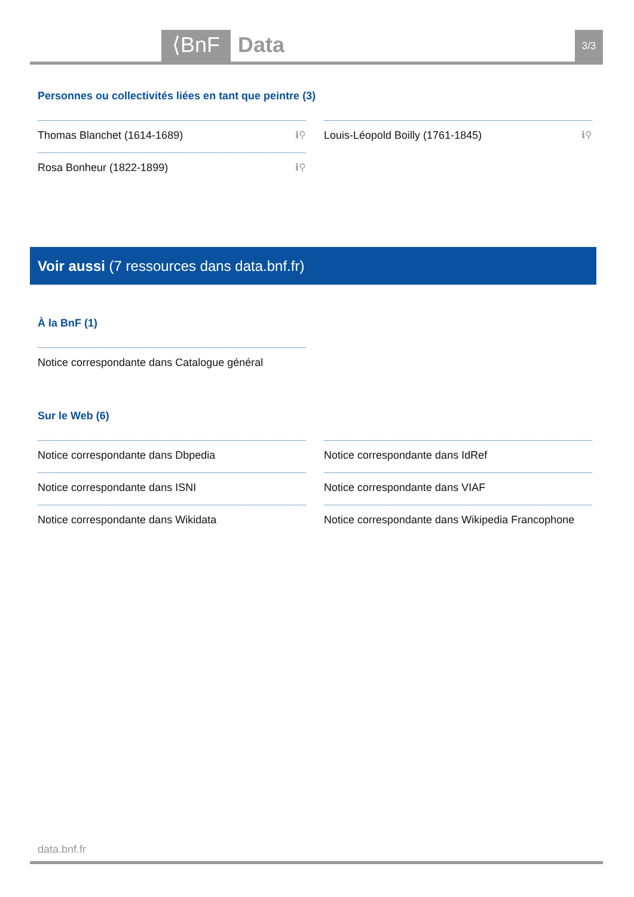⟨BnF
Data
3/3
Personnes ou collectivités liées en tant que peintre (3)
Thomas Blanchet (1614-1689) ℹ⚲
Rosa Bonheur (1822-1899) ℹ⚲
Louis-Léopold Boilly (1761-1845) ℹ⚲
Voir aussi (7 ressources dans data.bnf.fr)
À la BnF (1)
Notice correspondante dans Catalogue général
Sur le Web (6)
Notice correspondante dans Dbpedia
Notice correspondante dans ISNI
Notice correspondante dans Wikidata
Notice correspondante dans IdRef
Notice correspondante dans VIAF
Notice correspondante dans Wikipedia Francophone
data.bnf.fr